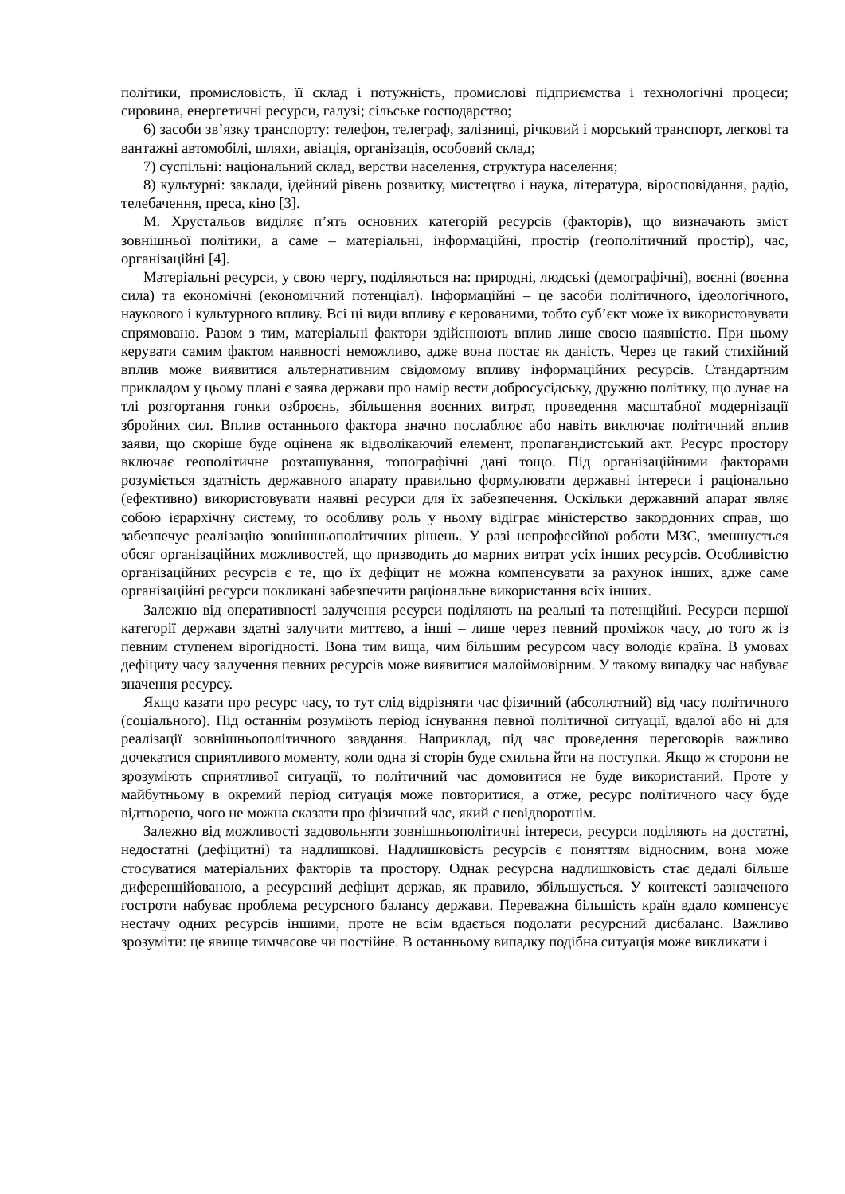політики, промисловість, її склад і потужність, промислові підприємства і технологічні процеси; сировина, енергетичні ресурси, галузі; сільське господарство;
6) засоби зв’язку транспорту: телефон, телеграф, залізниці, річковий і морський транспорт, легкові та вантажні автомобілі, шляхи, авіація, організація, особовий склад;
7) суспільні: національний склад, верстви населення, структура населення;
8) культурні: заклади, ідейний рівень розвитку, мистецтво і наука, література, віросповідання, радіо, телебачення, преса, кіно [3].
М. Хрустальов виділяє п’ять основних категорій ресурсів (факторів), що визначають зміст зовнішньої політики, а саме – матеріальні, інформаційні, простір (геополітичний простір), час, організаційні [4].
Матеріальні ресурси, у свою чергу, поділяються на: природні, людські (демографічні), воєнні (воєнна сила) та економічні (економічний потенціал). Інформаційні – це засоби політичного, ідеологічного, наукового і культурного впливу. Всі ці види впливу є керованими, тобто суб’єкт може їх використовувати спрямовано. Разом з тим, матеріальні фактори здійснюють вплив лише своєю наявністю. При цьому керувати самим фактом наявності неможливо, адже вона постає як даність. Через це такий стихійний вплив може виявитися альтернативним свідомому впливу інформаційних ресурсів. Стандартним прикладом у цьому плані є заява держави про намір вести добросусідську, дружню політику, що лунає на тлі розгортання гонки озброєнь, збільшення воєнних витрат, проведення масштабної модернізації збройних сил. Вплив останнього фактора значно послаблює або навіть виключає політичний вплив заяви, що скоріше буде оцінена як відволікаючий елемент, пропагандистський акт. Ресурс простору включає геополітичне розташування, топографічні дані тощо. Під організаційними факторами розуміється здатність державного апарату правильно формулювати державні інтереси і раціонально (ефективно) використовувати наявні ресурси для їх забезпечення. Оскільки державний апарат являє собою ієрархічну систему, то особливу роль у ньому відіграє міністерство закордонних справ, що забезпечує реалізацію зовнішньополітичних рішень. У разі непрофесійної роботи МЗС, зменшується обсяг організаційних можливостей, що призводить до марних витрат усіх інших ресурсів. Особливістю організаційних ресурсів є те, що їх дефіцит не можна компенсувати за рахунок інших, адже саме організаційні ресурси покликані забезпечити раціональне використання всіх інших.
Залежно від оперативності залучення ресурси поділяють на реальні та потенційні. Ресурси першої категорії держави здатні залучити миттєво, а інші – лише через певний проміжок часу, до того ж із певним ступенем вірогідності. Вона тим вища, чим більшим ресурсом часу володіє країна. В умовах дефіциту часу залучення певних ресурсів може виявитися малоймовірним. У такому випадку час набуває значення ресурсу.
Якщо казати про ресурс часу, то тут слід відрізняти час фізичний (абсолютний) від часу політичного (соціального). Під останнім розуміють період існування певної політичної ситуації, вдалої або ні для реалізації зовнішньополітичного завдання. Наприклад, під час проведення переговорів важливо дочекатися сприятливого моменту, коли одна зі сторін буде схильна йти на поступки. Якщо ж сторони не зрозуміють сприятливої ситуації, то політичний час домовитися не буде використаний. Проте у майбутньому в окремий період ситуація може повторитися, а отже, ресурс політичного часу буде відтворено, чого не можна сказати про фізичний час, який є невідворотнім.
Залежно від можливості задовольняти зовнішньополітичні інтереси, ресурси поділяють на достатні, недостатні (дефіцитні) та надлишкові. Надлишковість ресурсів є поняттям відносним, вона може стосуватися матеріальних факторів та простору. Однак ресурсна надлишковість стає дедалі більше диференційованою, а ресурсний дефіцит держав, як правило, збільшується. У контексті зазначеного гостроти набуває проблема ресурсного балансу держави. Переважна більшість країн вдало компенсує нестачу одних ресурсів іншими, проте не всім вдається подолати ресурсний дисбаланс. Важливо зрозуміти: це явище тимчасове чи постійне. В останньому випадку подібна ситуація може викликати і